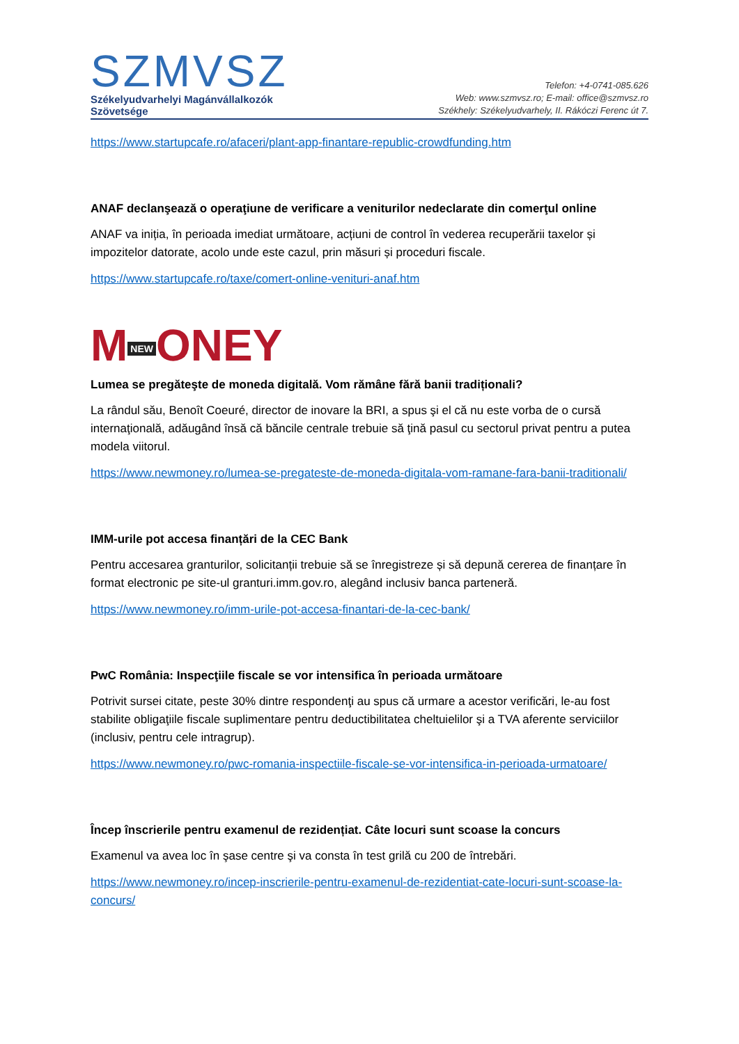SZMVSZ
Székelyudvarhelyi Magánvállalkozók
Szövetsége
Telefon: +4-0741-085.626
Web: www.szmvsz.ro; E-mail: office@szmvsz.ro
Székhely: Székelyudvarhely, II. Rákóczi Ferenc út 7.
https://www.startupcafe.ro/afaceri/plant-app-finantare-republic-crowdfunding.htm
ANAF declanşează o operaţiune de verificare a veniturilor nedeclarate din comerţul online
ANAF va iniția, în perioada imediat următoare, acțiuni de control în vederea recuperării taxelor și impozitelor datorate, acolo unde este cazul, prin măsuri și proceduri fiscale.
https://www.startupcafe.ro/taxe/comert-online-venituri-anaf.htm
M NEW ONEY
Lumea se pregăteşte de moneda digitală. Vom rămâne fără banii tradiționali?
La rândul său, Benoît Coeuré, director de inovare la BRI, a spus şi el că nu este vorba de o cursă internaţională, adăugând însă că băncile centrale trebuie să ţină pasul cu sectorul privat pentru a putea modela viitorul.
https://www.newmoney.ro/lumea-se-pregateste-de-moneda-digitala-vom-ramane-fara-banii-traditionali/
IMM-urile pot accesa finanțări de la CEC Bank
Pentru accesarea granturilor, solicitanții trebuie să se înregistreze și să depună cererea de finanțare în format electronic pe site-ul granturi.imm.gov.ro, alegând inclusiv banca parteneră.
https://www.newmoney.ro/imm-urile-pot-accesa-finantari-de-la-cec-bank/
PwC România: Inspecţiile fiscale se vor intensifica în perioada următoare
Potrivit sursei citate, peste 30% dintre respondenţi au spus că urmare a acestor verificări, le-au fost stabilite obligaţiile fiscale suplimentare pentru deductibilitatea cheltuielilor şi a TVA aferente serviciilor (inclusiv, pentru cele intragrup).
https://www.newmoney.ro/pwc-romania-inspectiile-fiscale-se-vor-intensifica-in-perioada-urmatoare/
Încep înscrierile pentru examenul de rezidențiat. Câte locuri sunt scoase la concurs
Examenul va avea loc în şase centre şi va consta în test grilă cu 200 de întrebări.
https://www.newmoney.ro/incep-inscrierile-pentru-examenul-de-rezidentiat-cate-locuri-sunt-scoase-la-concurs/